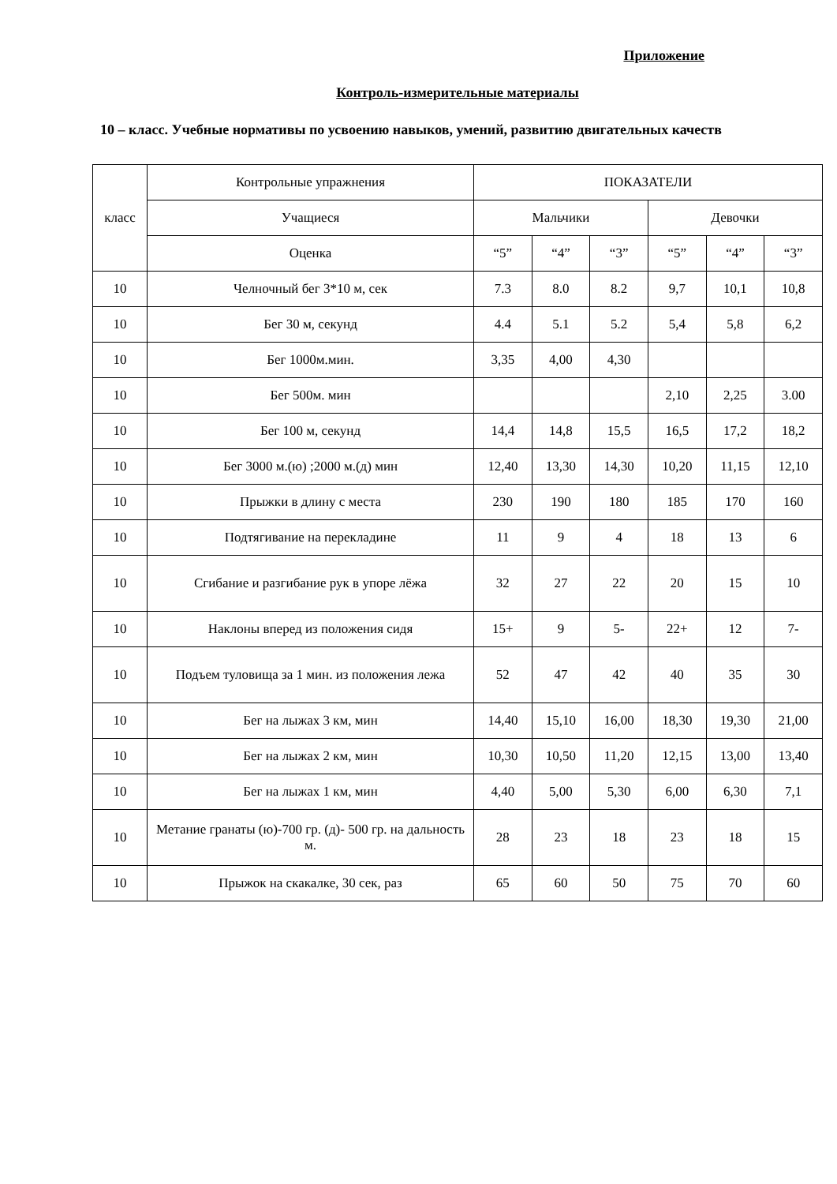Приложение
Контроль-измерительные материалы
10 – класс. Учебные нормативы по усвоению навыков, умений, развитию двигательных качеств
| класс | Контрольные упражнения | ПОКАЗАТЕЛИ | | | | | |
| --- | --- | --- | --- | --- | --- | --- | --- |
| | Учащиеся | Мальчики | | | Девочки | | |
| | Оценка | “5” | “4” | “3” | “5” | “4” | “3” |
| 10 | Челночный бег 3*10 м, сек | 7.3 | 8.0 | 8.2 | 9,7 | 10,1 | 10,8 |
| 10 | Бег 30 м, секунд | 4.4 | 5.1 | 5.2 | 5,4 | 5,8 | 6,2 |
| 10 | Бег 1000м.мин. | 3,35 | 4,00 | 4,30 | | | |
| 10 | Бег 500м. мин | | | | 2,10 | 2,25 | 3.00 |
| 10 | Бег 100 м, секунд | 14,4 | 14,8 | 15,5 | 16,5 | 17,2 | 18,2 |
| 10 | Бег 3000 м.(ю) ;2000 м.(д) мин | 12,40 | 13,30 | 14,30 | 10,20 | 11,15 | 12,10 |
| 10 | Прыжки в длину с места | 230 | 190 | 180 | 185 | 170 | 160 |
| 10 | Подтягивание на перекладине | 11 | 9 | 4 | 18 | 13 | 6 |
| 10 | Сгибание и разгибание рук в упоре лёжа | 32 | 27 | 22 | 20 | 15 | 10 |
| 10 | Наклоны вперед из положения сидя | 15+ | 9 | 5- | 22+ | 12 | 7- |
| 10 | Подъем туловища за 1 мин. из положения лежа | 52 | 47 | 42 | 40 | 35 | 30 |
| 10 | Бег на лыжах 3 км, мин | 14,40 | 15,10 | 16,00 | 18,30 | 19,30 | 21,00 |
| 10 | Бег на лыжах 2 км, мин | 10,30 | 10,50 | 11,20 | 12,15 | 13,00 | 13,40 |
| 10 | Бег на лыжах 1 км, мин | 4,40 | 5,00 | 5,30 | 6,00 | 6,30 | 7,1 |
| 10 | Метание гранаты (ю)-700 гр. (д)- 500 гр. на дальность м. | 28 | 23 | 18 | 23 | 18 | 15 |
| 10 | Прыжок на скакалке, 30 сек, раз | 65 | 60 | 50 | 75 | 70 | 60 |